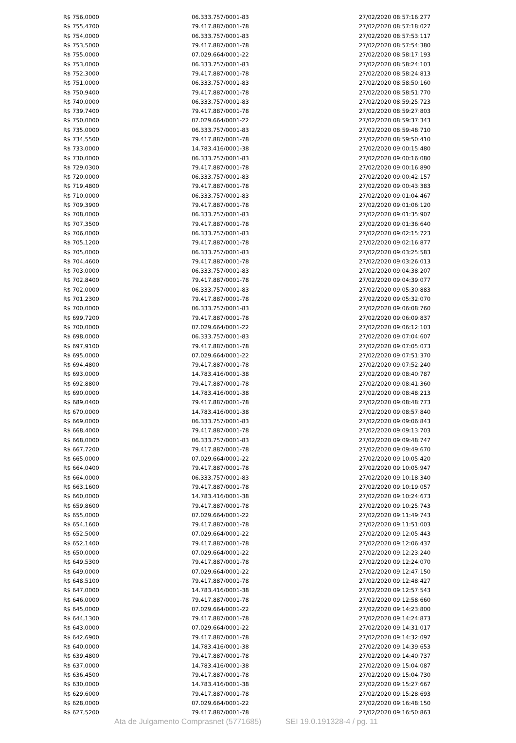| R$ 756,0000 | 06.333.757/0001-83 | 27/02/2020 08:57:16:277 |
| R$ 755,4700 | 79.417.887/0001-78 | 27/02/2020 08:57:18:027 |
| R$ 754,0000 | 06.333.757/0001-83 | 27/02/2020 08:57:53:117 |
| R$ 753,5000 | 79.417.887/0001-78 | 27/02/2020 08:57:54:380 |
| R$ 755,0000 | 07.029.664/0001-22 | 27/02/2020 08:58:17:193 |
| R$ 753,0000 | 06.333.757/0001-83 | 27/02/2020 08:58:24:103 |
| R$ 752,3000 | 79.417.887/0001-78 | 27/02/2020 08:58:24:813 |
| R$ 751,0000 | 06.333.757/0001-83 | 27/02/2020 08:58:50:160 |
| R$ 750,9400 | 79.417.887/0001-78 | 27/02/2020 08:58:51:770 |
| R$ 740,0000 | 06.333.757/0001-83 | 27/02/2020 08:59:25:723 |
| R$ 739,7400 | 79.417.887/0001-78 | 27/02/2020 08:59:27:803 |
| R$ 750,0000 | 07.029.664/0001-22 | 27/02/2020 08:59:37:343 |
| R$ 735,0000 | 06.333.757/0001-83 | 27/02/2020 08:59:48:710 |
| R$ 734,5500 | 79.417.887/0001-78 | 27/02/2020 08:59:50:410 |
| R$ 733,0000 | 14.783.416/0001-38 | 27/02/2020 09:00:15:480 |
| R$ 730,0000 | 06.333.757/0001-83 | 27/02/2020 09:00:16:080 |
| R$ 729,0300 | 79.417.887/0001-78 | 27/02/2020 09:00:16:890 |
| R$ 720,0000 | 06.333.757/0001-83 | 27/02/2020 09:00:42:157 |
| R$ 719,4800 | 79.417.887/0001-78 | 27/02/2020 09:00:43:383 |
| R$ 710,0000 | 06.333.757/0001-83 | 27/02/2020 09:01:04:467 |
| R$ 709,3900 | 79.417.887/0001-78 | 27/02/2020 09:01:06:120 |
| R$ 708,0000 | 06.333.757/0001-83 | 27/02/2020 09:01:35:907 |
| R$ 707,3500 | 79.417.887/0001-78 | 27/02/2020 09:01:36:640 |
| R$ 706,0000 | 06.333.757/0001-83 | 27/02/2020 09:02:15:723 |
| R$ 705,1200 | 79.417.887/0001-78 | 27/02/2020 09:02:16:877 |
| R$ 705,0000 | 06.333.757/0001-83 | 27/02/2020 09:03:25:583 |
| R$ 704,4600 | 79.417.887/0001-78 | 27/02/2020 09:03:26:013 |
| R$ 703,0000 | 06.333.757/0001-83 | 27/02/2020 09:04:38:207 |
| R$ 702,8400 | 79.417.887/0001-78 | 27/02/2020 09:04:39:077 |
| R$ 702,0000 | 06.333.757/0001-83 | 27/02/2020 09:05:30:883 |
| R$ 701,2300 | 79.417.887/0001-78 | 27/02/2020 09:05:32:070 |
| R$ 700,0000 | 06.333.757/0001-83 | 27/02/2020 09:06:08:760 |
| R$ 699,7200 | 79.417.887/0001-78 | 27/02/2020 09:06:09:837 |
| R$ 700,0000 | 07.029.664/0001-22 | 27/02/2020 09:06:12:103 |
| R$ 698,0000 | 06.333.757/0001-83 | 27/02/2020 09:07:04:607 |
| R$ 697,9100 | 79.417.887/0001-78 | 27/02/2020 09:07:05:073 |
| R$ 695,0000 | 07.029.664/0001-22 | 27/02/2020 09:07:51:370 |
| R$ 694,4800 | 79.417.887/0001-78 | 27/02/2020 09:07:52:240 |
| R$ 693,0000 | 14.783.416/0001-38 | 27/02/2020 09:08:40:787 |
| R$ 692,8800 | 79.417.887/0001-78 | 27/02/2020 09:08:41:360 |
| R$ 690,0000 | 14.783.416/0001-38 | 27/02/2020 09:08:48:213 |
| R$ 689,0400 | 79.417.887/0001-78 | 27/02/2020 09:08:48:773 |
| R$ 670,0000 | 14.783.416/0001-38 | 27/02/2020 09:08:57:840 |
| R$ 669,0000 | 06.333.757/0001-83 | 27/02/2020 09:09:06:843 |
| R$ 668,4000 | 79.417.887/0001-78 | 27/02/2020 09:09:13:703 |
| R$ 668,0000 | 06.333.757/0001-83 | 27/02/2020 09:09:48:747 |
| R$ 667,7200 | 79.417.887/0001-78 | 27/02/2020 09:09:49:670 |
| R$ 665,0000 | 07.029.664/0001-22 | 27/02/2020 09:10:05:420 |
| R$ 664,0400 | 79.417.887/0001-78 | 27/02/2020 09:10:05:947 |
| R$ 664,0000 | 06.333.757/0001-83 | 27/02/2020 09:10:18:340 |
| R$ 663,1600 | 79.417.887/0001-78 | 27/02/2020 09:10:19:057 |
| R$ 660,0000 | 14.783.416/0001-38 | 27/02/2020 09:10:24:673 |
| R$ 659,8600 | 79.417.887/0001-78 | 27/02/2020 09:10:25:743 |
| R$ 655,0000 | 07.029.664/0001-22 | 27/02/2020 09:11:49:743 |
| R$ 654,1600 | 79.417.887/0001-78 | 27/02/2020 09:11:51:003 |
| R$ 652,5000 | 07.029.664/0001-22 | 27/02/2020 09:12:05:443 |
| R$ 652,1400 | 79.417.887/0001-78 | 27/02/2020 09:12:06:437 |
| R$ 650,0000 | 07.029.664/0001-22 | 27/02/2020 09:12:23:240 |
| R$ 649,5300 | 79.417.887/0001-78 | 27/02/2020 09:12:24:070 |
| R$ 649,0000 | 07.029.664/0001-22 | 27/02/2020 09:12:47:150 |
| R$ 648,5100 | 79.417.887/0001-78 | 27/02/2020 09:12:48:427 |
| R$ 647,0000 | 14.783.416/0001-38 | 27/02/2020 09:12:57:543 |
| R$ 646,0000 | 79.417.887/0001-78 | 27/02/2020 09:12:58:660 |
| R$ 645,0000 | 07.029.664/0001-22 | 27/02/2020 09:14:23:800 |
| R$ 644,1300 | 79.417.887/0001-78 | 27/02/2020 09:14:24:873 |
| R$ 643,0000 | 07.029.664/0001-22 | 27/02/2020 09:14:31:017 |
| R$ 642,6900 | 79.417.887/0001-78 | 27/02/2020 09:14:32:097 |
| R$ 640,0000 | 14.783.416/0001-38 | 27/02/2020 09:14:39:653 |
| R$ 639,4800 | 79.417.887/0001-78 | 27/02/2020 09:14:40:737 |
| R$ 637,0000 | 14.783.416/0001-38 | 27/02/2020 09:15:04:087 |
| R$ 636,4500 | 79.417.887/0001-78 | 27/02/2020 09:15:04:730 |
| R$ 630,0000 | 14.783.416/0001-38 | 27/02/2020 09:15:27:667 |
| R$ 629,6000 | 79.417.887/0001-78 | 27/02/2020 09:15:28:693 |
| R$ 628,0000 | 07.029.664/0001-22 | 27/02/2020 09:16:48:150 |
| R$ 627,5200 | 79.417.887/0001-78 | 27/02/2020 09:16:50:863 |
Ata de Julgamento Comprasnet (5771685) SEI 19.0.191328-4 / pg. 11